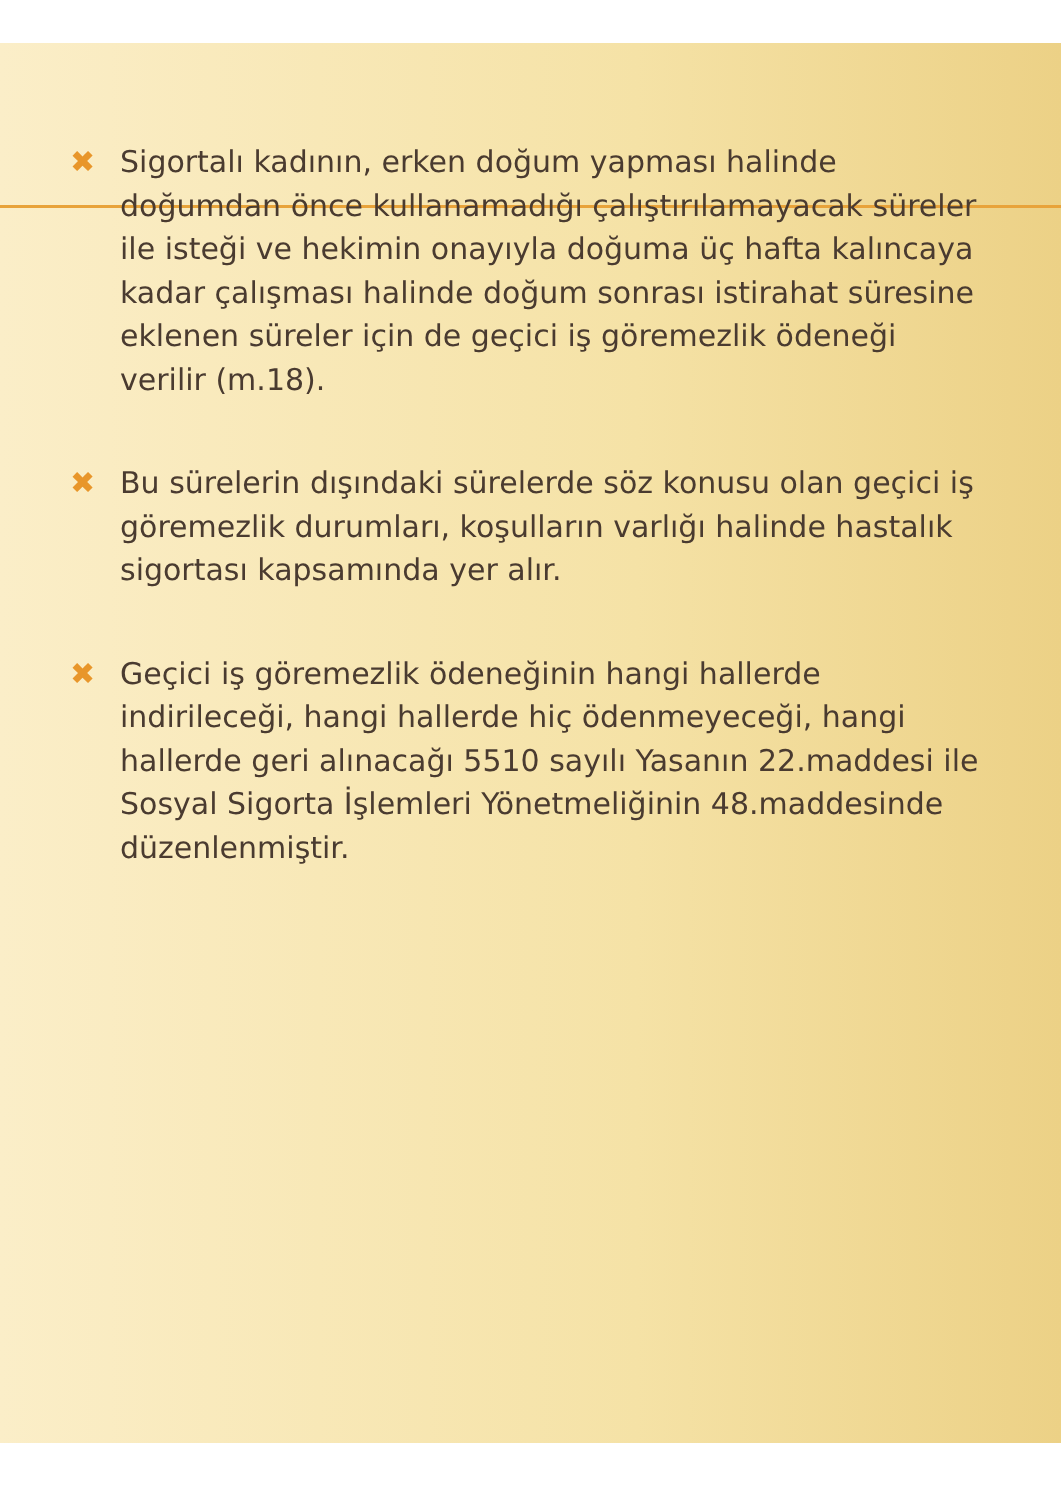✖ Sigortalı kadının, erken doğum yapması halinde doğumdan önce kullanamadığı çalıştırılamayacak süreler ile isteği ve hekimin onayıyla doğuma üç hafta kalıncaya kadar çalışması halinde doğum sonrası istirahat süresine eklenen süreler için de geçici iş göremezlik ödeneği verilir (m.18).
✖ Bu sürelerin dışındaki sürelerde söz konusu olan geçici iş göremezlik durumları, koşulların varlığı halinde hastalık sigortası kapsamında yer alır.
✖ Geçici iş göremezlik ödeneğinin hangi hallerde indirileceği, hangi hallerde hiç ödenmeyeceği, hangi hallerde geri alınacağı 5510 sayılı Yasanın 22.maddesi ile Sosyal Sigorta İşlemleri Yönetmeliğinin 48.maddesinde düzenlenmiştir.